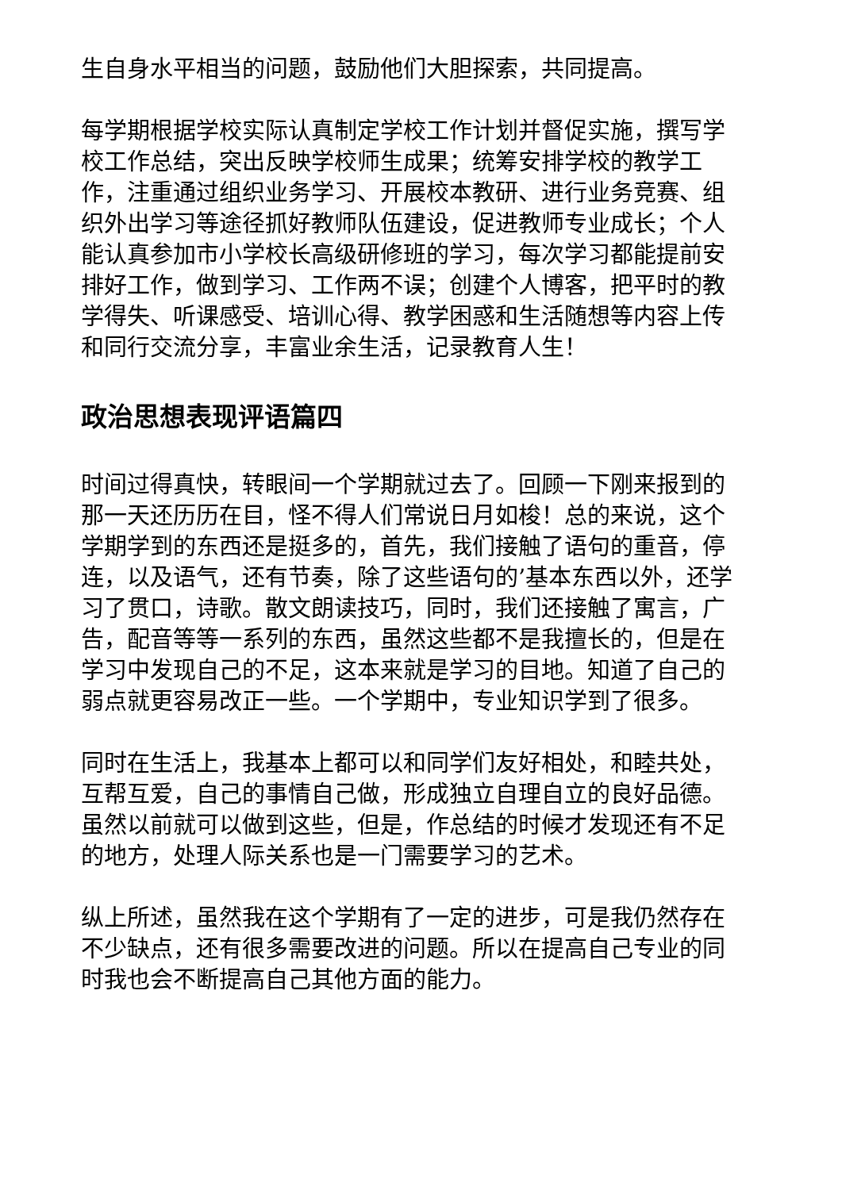生自身水平相当的问题，鼓励他们大胆探索，共同提高。
每学期根据学校实际认真制定学校工作计划并督促实施，撰写学校工作总结，突出反映学校师生成果；统筹安排学校的教学工作，注重通过组织业务学习、开展校本教研、进行业务竞赛、组织外出学习等途径抓好教师队伍建设，促进教师专业成长；个人能认真参加市小学校长高级研修班的学习，每次学习都能提前安排好工作，做到学习、工作两不误；创建个人博客，把平时的教学得失、听课感受、培训心得、教学困惑和生活随想等内容上传和同行交流分享，丰富业余生活，记录教育人生！
政治思想表现评语篇四
时间过得真快，转眼间一个学期就过去了。回顾一下刚来报到的那一天还历历在目，怪不得人们常说日月如梭！总的来说，这个学期学到的东西还是挺多的，首先，我们接触了语句的重音，停连，以及语气，还有节奏，除了这些语句的’基本东西以外，还学习了贯口，诗歌。散文朗读技巧，同时，我们还接触了寓言，广告，配音等等一系列的东西，虽然这些都不是我擅长的，但是在学习中发现自己的不足，这本来就是学习的目地。知道了自己的弱点就更容易改正一些。一个学期中，专业知识学到了很多。
同时在生活上，我基本上都可以和同学们友好相处，和睦共处，互帮互爱，自己的事情自己做，形成独立自理自立的良好品德。虽然以前就可以做到这些，但是，作总结的时候才发现还有不足的地方，处理人际关系也是一门需要学习的艺术。
纵上所述，虽然我在这个学期有了一定的进步，可是我仍然存在不少缺点，还有很多需要改进的问题。所以在提高自己专业的同时我也会不断提高自己其他方面的能力。